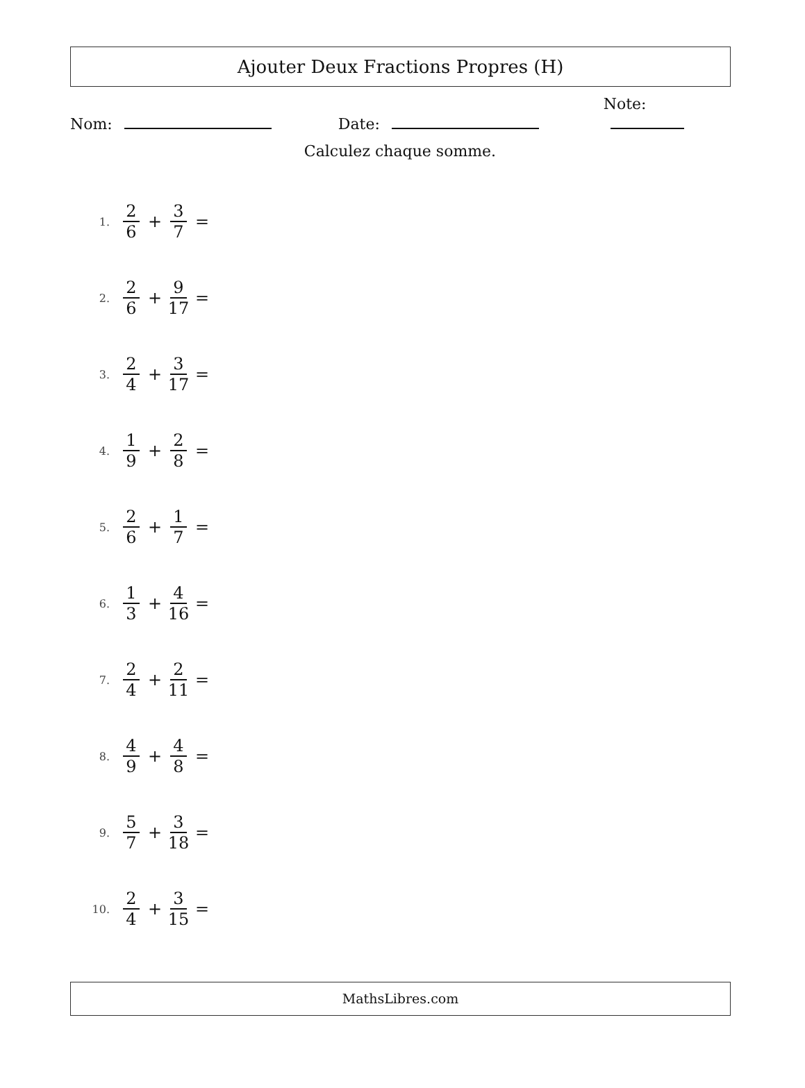Ajouter Deux Fractions Propres (H)
Nom:
Date:
Note:
Calculez chaque somme.
1.
2 6
+ 3 7
=
2.
2 6
+
9 17
=
3.
2 4
+
3 17
=
4.
1 9
+ 2 8
=
5.
2 6
+ 1 7
=
6.
1 3
+
4 16
=
7.
2 4
+
2 11
=
8.
4 9
+ 4 8
=
9.
5 7
+
3 18
=
10.
2 4
+
3 15
=
MathsLibres.com